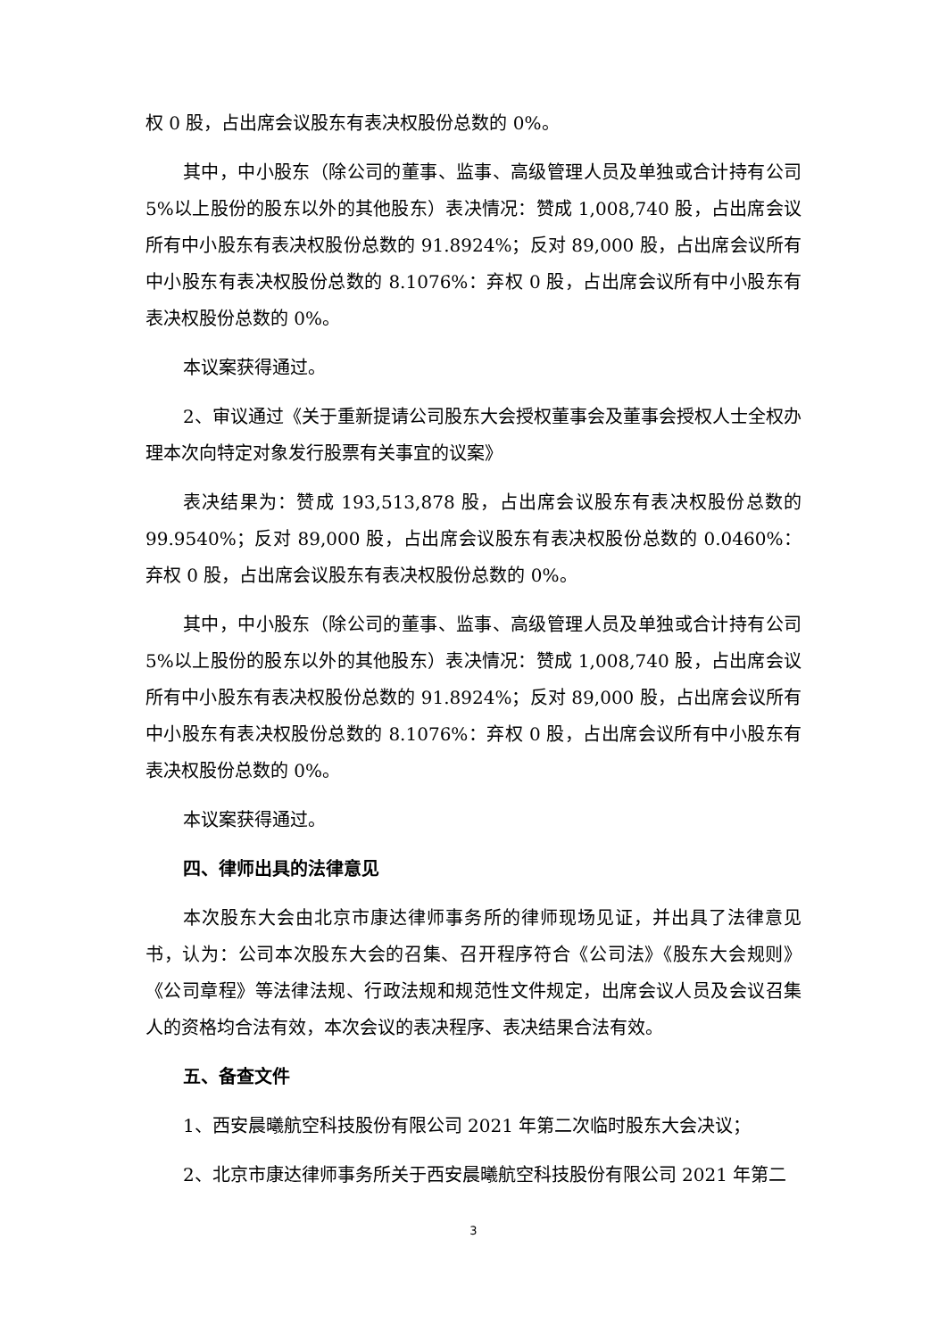权 0 股，占出席会议股东有表决权股份总数的 0%。
其中，中小股东（除公司的董事、监事、高级管理人员及单独或合计持有公司 5%以上股份的股东以外的其他股东）表决情况：赞成 1,008,740 股，占出席会议所有中小股东有表决权股份总数的 91.8924%；反对 89,000 股，占出席会议所有中小股东有表决权股份总数的 8.1076%：弃权 0 股，占出席会议所有中小股东有表决权股份总数的 0%。
本议案获得通过。
2、审议通过《关于重新提请公司股东大会授权董事会及董事会授权人士全权办理本次向特定对象发行股票有关事宜的议案》
表决结果为：赞成 193,513,878 股，占出席会议股东有表决权股份总数的 99.9540%；反对 89,000 股，占出席会议股东有表决权股份总数的 0.0460%：弃权 0 股，占出席会议股东有表决权股份总数的 0%。
其中，中小股东（除公司的董事、监事、高级管理人员及单独或合计持有公司 5%以上股份的股东以外的其他股东）表决情况：赞成 1,008,740 股，占出席会议所有中小股东有表决权股份总数的 91.8924%；反对 89,000 股，占出席会议所有中小股东有表决权股份总数的 8.1076%：弃权 0 股，占出席会议所有中小股东有表决权股份总数的 0%。
本议案获得通过。
四、律师出具的法律意见
本次股东大会由北京市康达律师事务所的律师现场见证，并出具了法律意见书，认为：公司本次股东大会的召集、召开程序符合《公司法》《股东大会规则》《公司章程》等法律法规、行政法规和规范性文件规定，出席会议人员及会议召集人的资格均合法有效，本次会议的表决程序、表决结果合法有效。
五、备查文件
1、西安晨曦航空科技股份有限公司 2021 年第二次临时股东大会决议；
2、北京市康达律师事务所关于西安晨曦航空科技股份有限公司 2021 年第二
3